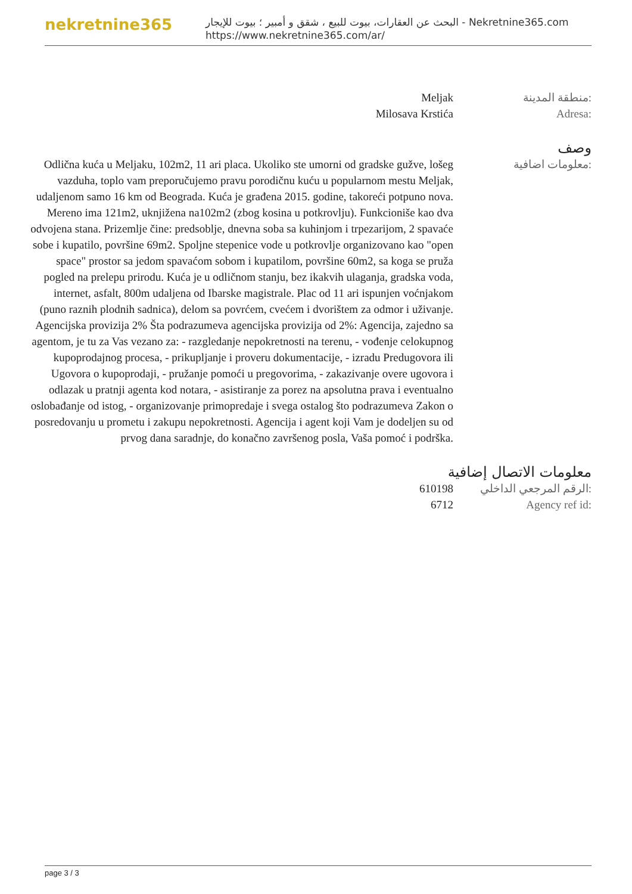nekretnine365
البحث عن العقارات، بيوت للبيع ، شقق و أمبير ؛ بيوت للإيجار - Nekretnine365.com
https://www.nekretnine365.com/ar/
Meljak منطقة المدينة:
Milosava Krstića Adresa:
وصف
Odlična kuća u Meljaku, 102m2, 11 ari placa. Ukoliko ste umorni od gradske gužve, lošeg vazduha, toplo vam preporučujemo pravu porodičnu kuću u popularnom mestu Meljak, udaljenom samo 16 km od Beograda. Kuća je građena 2015. godine, takoreći potpuno nova. Mereno ima 121m2, uknjižena na102m2 (zbog kosina u potkrovlju). Funkcioniše kao dva odvojena stana. Prizemlje čine: predsoblje, dnevna soba sa kuhinjom i trpezarijom, 2 spavaće sobe i kupatilo, površine 69m2. Spoljne stepenice vode u potkrovlje organizovano kao "open space" prostor sa jedom spavaćom sobom i kupatilom, površine 60m2, sa koga se pruža pogled na prelepu prirodu. Kuća je u odličnom stanju, bez ikakvih ulaganja, gradska voda, internet, asfalt, 800m udaljena od Ibarske magistrale. Plac od 11 ari ispunjen voćnjakom (puno raznih plodnih sadnica), delom sa povrćem, cvećem i dvorištem za odmor i uživanje. Agencijska provizija 2% Šta podrazumeva agencijska provizija od 2%: Agencija, zajedno sa agentom, je tu za Vas vezano za: - razgledanje nepokretnosti na terenu, - vođenje celokupnog kupoprodajnog procesa, - prikupljanje i proveru dokumentacije, - izradu Predugovora ili Ugovora o kupoprodaji, - pružanje pomoći u pregovorima, - zakazivanje overe ugovora i odlazak u pratnji agenta kod notara, - asistiranje za porez na apsolutna prava i eventualno oslobađanje od istog, - organizovanje primopredaje i svega ostalog što podrazumeva Zakon o posredovanju u prometu i zakupu nepokretnosti. Agencija i agent koji Vam je dodeljen su od prvog dana saradnje, do konačno završenog posla, Vaša pomoć i podrška.
معلومات اضافية:
معلومات الاتصال إضافية
610198 الرقم المرجعي الداخلي:
6712 Agency ref id:
page 3 / 3